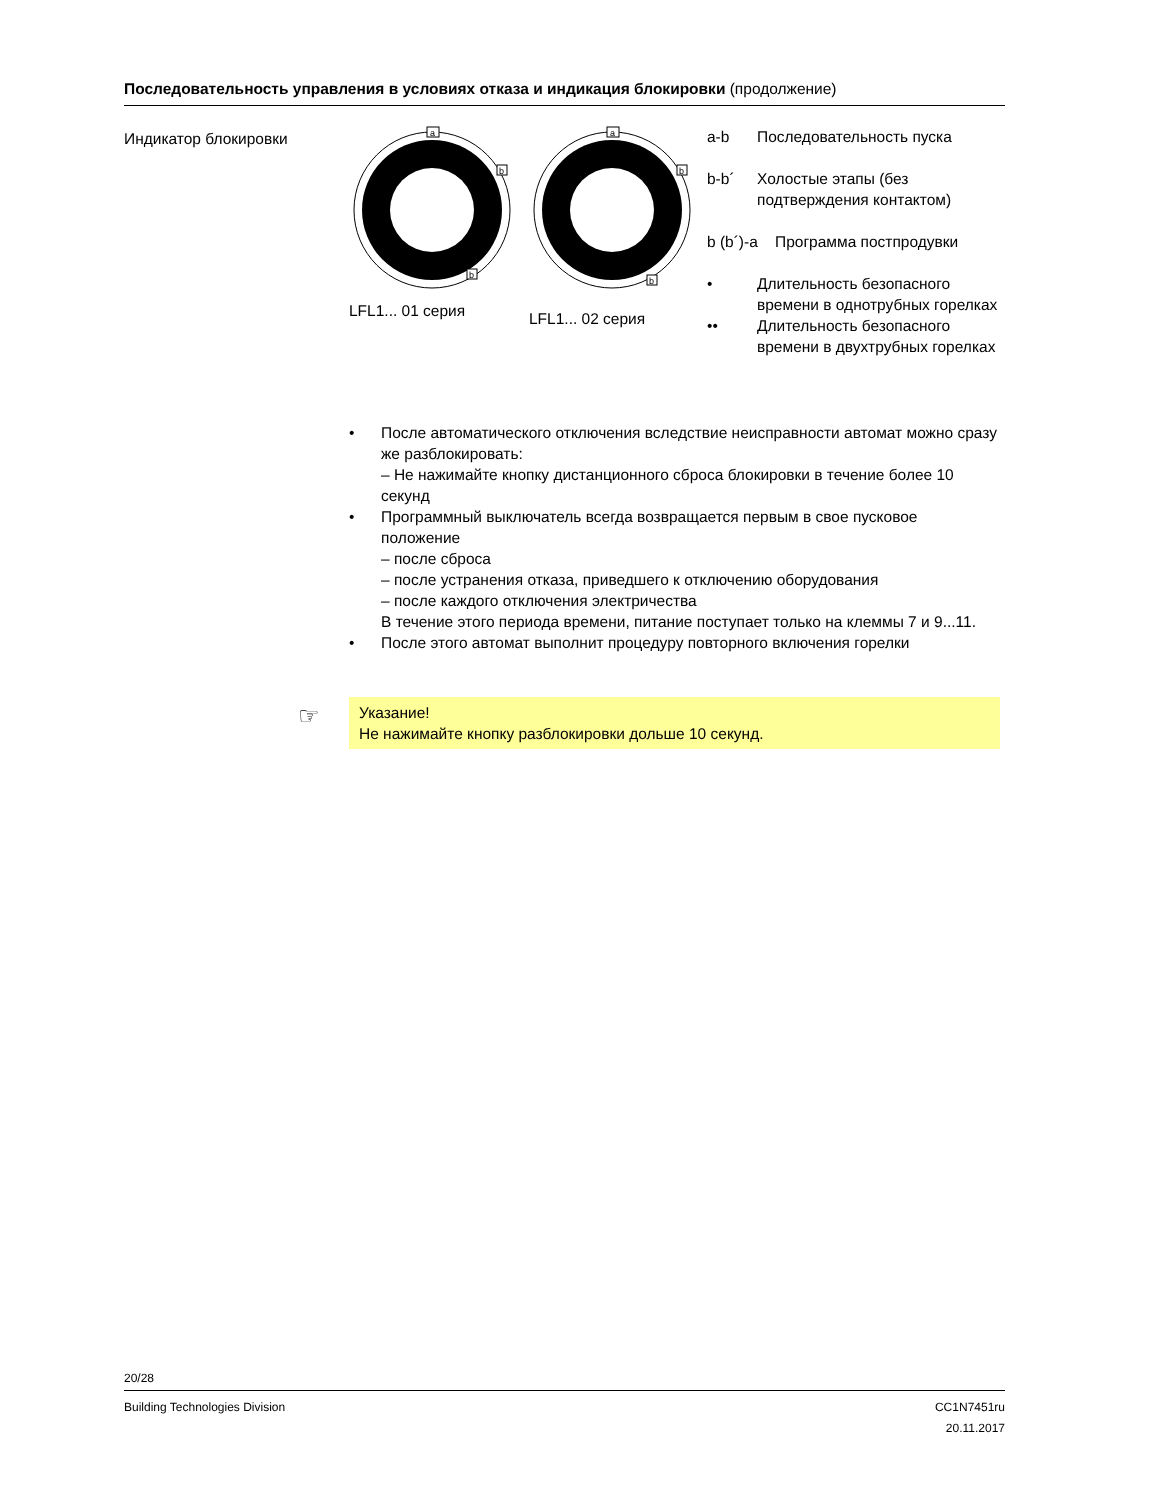Последовательность управления в условиях отказа и индикация блокировки (продолжение)
Индикатор блокировки
a
b
b
LFL1... 01 серия
a
b
b
LFL1... 02 серия
a-b Последовательность пуска
b-b´ Холостые этапы (без подтверждения контактом)
b (b´)-a Программа постпродувки
• Длительность безопасного времени в однотрубных горелках
•• Длительность безопасного времени в двухтрубных горелках
• После автоматического отключения вследствие неисправности автомат можно сразу же разблокировать:
– Не нажимайте кнопку дистанционного сброса блокировки в течение более 10 секунд
• Программный выключатель всегда возвращается первым в свое пусковое положение
– после сброса
– после устранения отказа, приведшего к отключению оборудования
– после каждого отключения электричества
В течение этого периода времени, питание поступает только на клеммы 7 и 9...11.
• После этого автомат выполнит процедуру повторного включения горелки
☞
Указание!
Не нажимайте кнопку разблокировки дольше 10 секунд.
20/28
Building Technologies Division CC1N7451ru
20.11.2017